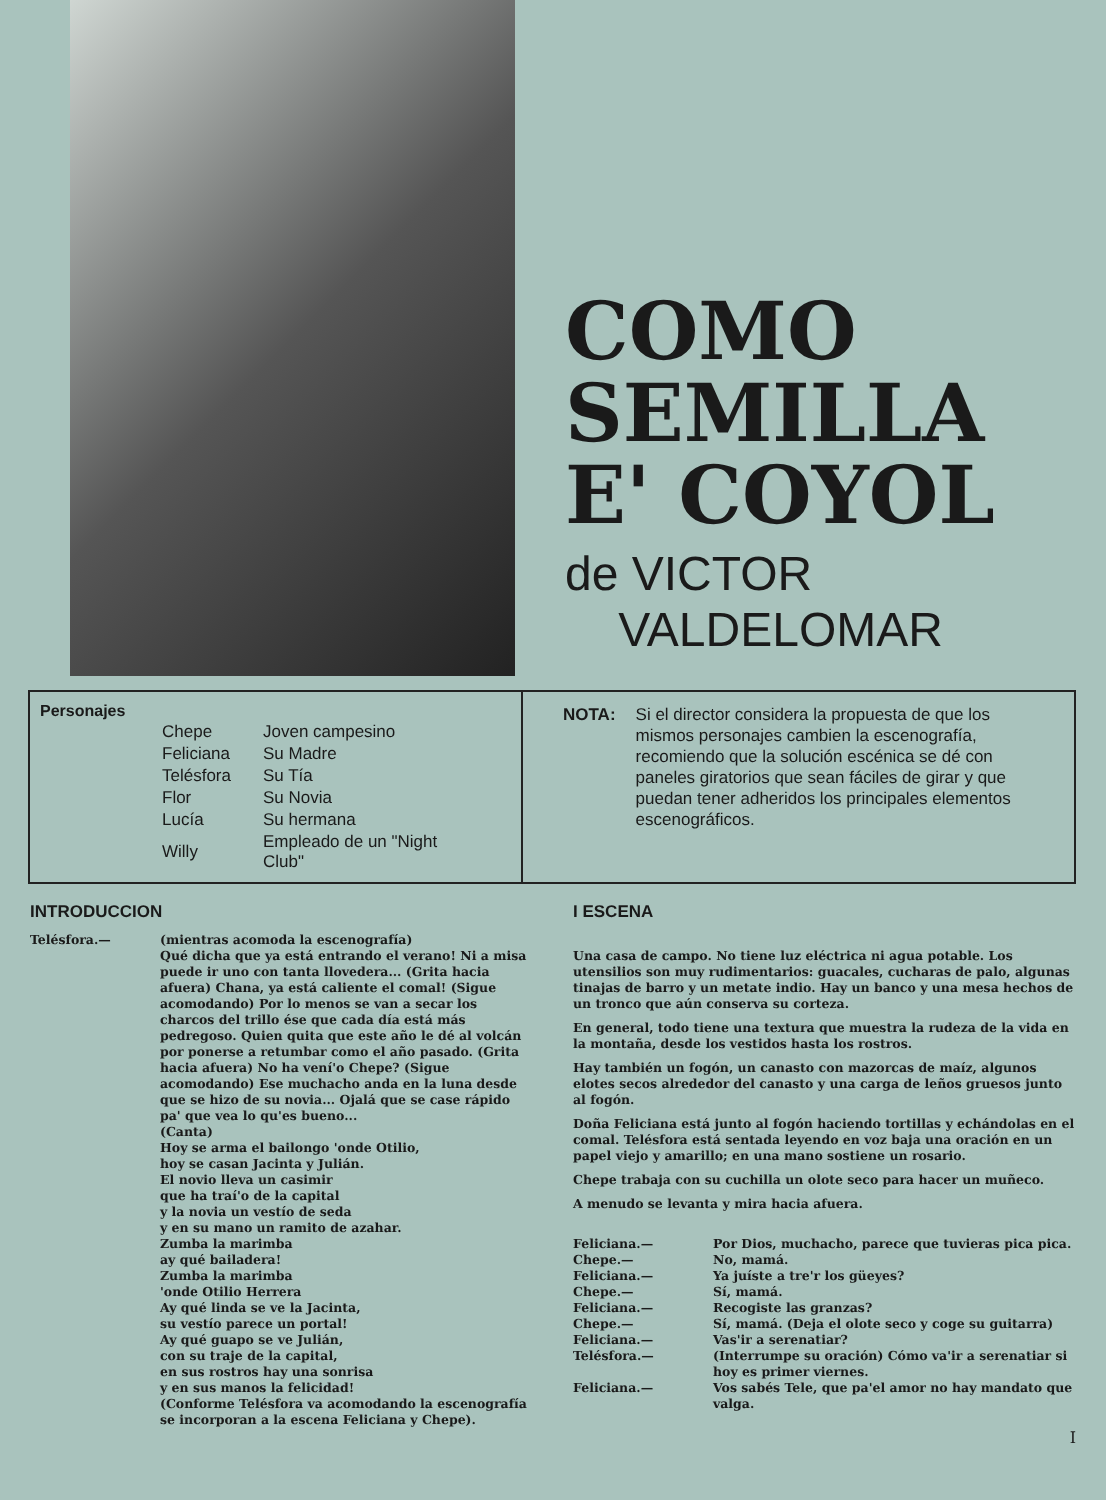COMO
SEMILLA
E' COYOL
de VICTOR
VALDELOMAR
Personajes
| Chepe | Joven campesino |
| Feliciana | Su Madre |
| Telésfora | Su Tía |
| Flor | Su Novia |
| Lucía | Su hermana |
| Willy | Empleado de un "Night Club" |
NOTA: Si el director considera la propuesta de que los mismos personajes cambien la escenografía, recomiendo que la solución escénica se dé con paneles giratorios que sean fáciles de girar y que puedan tener adheridos los principales elementos escenográficos.
INTRODUCCION
Telésfora.— (mientras acomoda la escenografía)
Qué dicha que ya está entrando el verano! Ni a misa puede ir uno con tanta llovedera... (Grita hacia afuera) Chana, ya está caliente el comal! (Sigue acomodando) Por lo menos se van a secar los charcos del trillo ése que cada día está más pedregoso. Quien quita que este año le dé al volcán por ponerse a retumbar como el año pasado. (Grita hacia afuera) No ha vení'o Chepe? (Sigue acomodando) Ese muchacho anda en la luna desde que se hizo de su novia... Ojalá que se case rápido pa' que vea lo qu'es bueno...
(Canta)
Hoy se arma el bailongo 'onde Otilio,
hoy se casan Jacinta y Julián.
El novio lleva un casimir
que ha traí'o de la capital
y la novia un vestío de seda
y en su mano un ramito de azahar.
Zumba la marimba
ay qué bailadera!
Zumba la marimba
'onde Otilio Herrera
Ay qué linda se ve la Jacinta,
su vestío parece un portal!
Ay qué guapo se ve Julián,
con su traje de la capital,
en sus rostros hay una sonrisa
y en sus manos la felicidad!
(Conforme Telésfora va acomodando la escenografía se incorporan a la escena Feliciana y Chepe).
I ESCENA
Una casa de campo. No tiene luz eléctrica ni agua potable. Los utensilios son muy rudimentarios: guacales, cucharas de palo, algunas tinajas de barro y un metate indio. Hay un banco y una mesa hechos de un tronco que aún conserva su corteza.
En general, todo tiene una textura que muestra la rudeza de la vida en la montaña, desde los vestidos hasta los rostros.
Hay también un fogón, un canasto con mazorcas de maíz, algunos elotes secos alrededor del canasto y una carga de leños gruesos junto al fogón.
Doña Feliciana está junto al fogón haciendo tortillas y echándolas en el comal. Telésfora está sentada leyendo en voz baja una oración en un papel viejo y amarillo; en una mano sostiene un rosario.
Chepe trabaja con su cuchilla un olote seco para hacer un muñeco.
A menudo se levanta y mira hacia afuera.
Feliciana.— Por Dios, muchacho, parece que tuvieras pica pica.
Chepe.— No, mamá.
Feliciana.— Ya juíste a tre'r los güeyes?
Chepe.— Sí, mamá.
Feliciana.— Recogiste las granzas?
Chepe.— Sí, mamá. (Deja el olote seco y coge su guitarra)
Feliciana.— Vas'ir a serenatiar?
Telésfora.— (Interrumpe su oración) Cómo va'ir a serenatiar si hoy es primer viernes.
Feliciana.— Vos sabés Tele, que pa'el amor no hay mandato que valga.
I